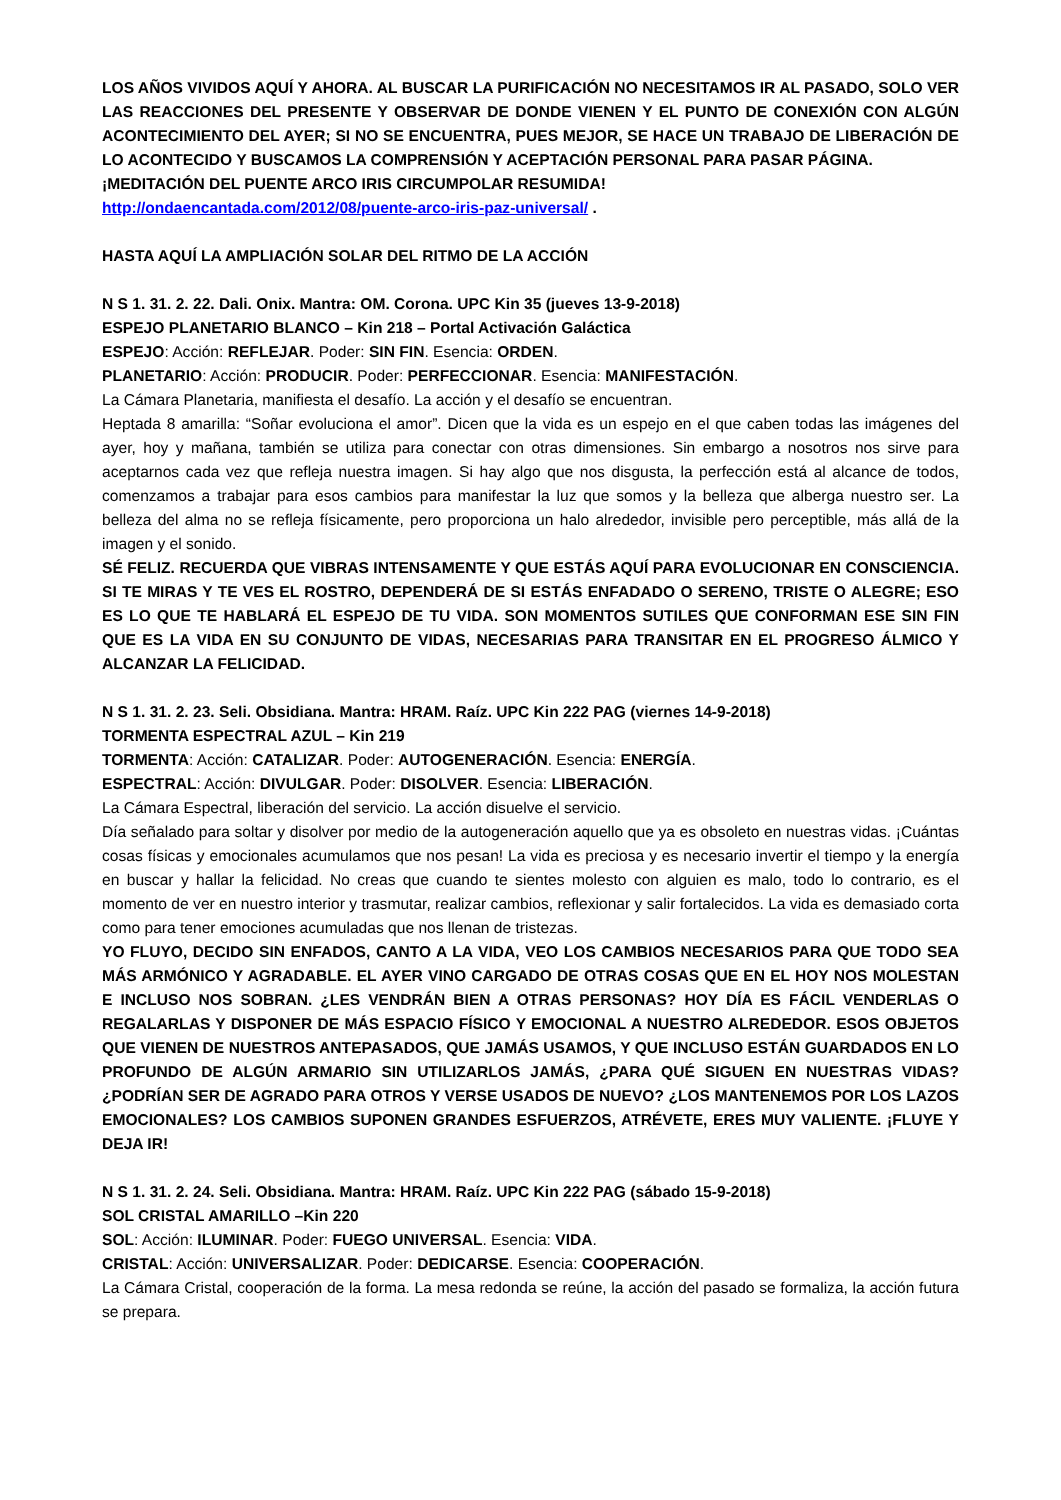LOS AÑOS VIVIDOS AQUÍ Y AHORA. AL BUSCAR LA PURIFICACIÓN NO NECESITAMOS IR AL PASADO, SOLO VER LAS REACCIONES DEL PRESENTE Y OBSERVAR DE DONDE VIENEN Y EL PUNTO DE CONEXIÓN CON ALGÚN ACONTECIMIENTO DEL AYER; SI NO SE ENCUENTRA, PUES MEJOR, SE HACE UN TRABAJO DE LIBERACIÓN DE LO ACONTECIDO Y BUSCAMOS LA COMPRENSIÓN Y ACEPTACIÓN PERSONAL PARA PASAR PÁGINA.
¡MEDITACIÓN DEL PUENTE ARCO IRIS CIRCUMPOLAR RESUMIDA!
http://ondaencantada.com/2012/08/puente-arco-iris-paz-universal/ .
HASTA AQUÍ LA AMPLIACIÓN SOLAR DEL RITMO DE LA ACCIÓN
N S 1. 31. 2. 22. Dali. Onix. Mantra: OM. Corona. UPC Kin 35 (jueves 13-9-2018)
ESPEJO PLANETARIO BLANCO – Kin 218 – Portal Activación Galáctica
ESPEJO: Acción: REFLEJAR. Poder: SIN FIN. Esencia: ORDEN.
PLANETARIO: Acción: PRODUCIR. Poder: PERFECCIONAR. Esencia: MANIFESTACIÓN.
La Cámara Planetaria, manifiesta el desafío. La acción y el desafío se encuentran.
Heptada 8 amarilla: “Soñar evoluciona el amor”. Dicen que la vida es un espejo en el que caben todas las imágenes del ayer, hoy y mañana, también se utiliza para conectar con otras dimensiones. Sin embargo a nosotros nos sirve para aceptarnos cada vez que refleja nuestra imagen. Si hay algo que nos disgusta, la perfección está al alcance de todos, comenzamos a trabajar para esos cambios para manifestar la luz que somos y la belleza que alberga nuestro ser. La belleza del alma no se refleja físicamente, pero proporciona un halo alrededor, invisible pero perceptible, más allá de la imagen y el sonido.
SÉ FELIZ. RECUERDA QUE VIBRAS INTENSAMENTE Y QUE ESTÁS AQUÍ PARA EVOLUCIONAR EN CONSCIENCIA. SI TE MIRAS Y TE VES EL ROSTRO, DEPENDERÁ DE SI ESTÁS ENFADADO O SERENO, TRISTE O ALEGRE; ESO ES LO QUE TE HABLARÁ EL ESPEJO DE TU VIDA. SON MOMENTOS SUTILES QUE CONFORMAN ESE SIN FIN QUE ES LA VIDA EN SU CONJUNTO DE VIDAS, NECESARIAS PARA TRANSITAR EN EL PROGRESO ÁLMICO Y ALCANZAR LA FELICIDAD.
N S 1. 31. 2. 23. Seli. Obsidiana. Mantra: HRAM. Raíz. UPC Kin 222 PAG (viernes 14-9-2018)
TORMENTA ESPECTRAL AZUL – Kin 219
TORMENTA: Acción: CATALIZAR. Poder: AUTOGENERACIÓN. Esencia: ENERGÍA.
ESPECTRAL: Acción: DIVULGAR. Poder: DISOLVER. Esencia: LIBERACIÓN.
La Cámara Espectral, liberación del servicio. La acción disuelve el servicio.
Día señalado para soltar y disolver por medio de la autogeneración aquello que ya es obsoleto en nuestras vidas. ¡Cuántas cosas físicas y emocionales acumulamos que nos pesan! La vida es preciosa y es necesario invertir el tiempo y la energía en buscar y hallar la felicidad. No creas que cuando te sientes molesto con alguien es malo, todo lo contrario, es el momento de ver en nuestro interior y trasmutar, realizar cambios, reflexionar y salir fortalecidos. La vida es demasiado corta como para tener emociones acumuladas que nos llenan de tristezas.
YO FLUYO, DECIDO SIN ENFADOS, CANTO A LA VIDA, VEO LOS CAMBIOS NECESARIOS PARA QUE TODO SEA MÁS ARMÓNICO Y AGRADABLE. EL AYER VINO CARGADO DE OTRAS COSAS QUE EN EL HOY NOS MOLESTAN E INCLUSO NOS SOBRAN. ¿LES VENDRÁN BIEN A OTRAS PERSONAS? HOY DÍA ES FÁCIL VENDERLAS O REGALARLAS Y DISPONER DE MÁS ESPACIO FÍSICO Y EMOCIONAL A NUESTRO ALREDEDOR. ESOS OBJETOS QUE VIENEN DE NUESTROS ANTEPASADOS, QUE JAMÁS USAMOS, Y QUE INCLUSO ESTÁN GUARDADOS EN LO PROFUNDO DE ALGÚN ARMARIO SIN UTILIZARLOS JAMÁS, ¿PARA QUÉ SIGUEN EN NUESTRAS VIDAS? ¿PODRÍAN SER DE AGRADO PARA OTROS Y VERSE USADOS DE NUEVO? ¿LOS MANTENEMOS POR LOS LAZOS EMOCIONALES? LOS CAMBIOS SUPONEN GRANDES ESFUERZOS, ATRÉVETE, ERES MUY VALIENTE. ¡FLUYE Y DEJA IR!
N S 1. 31. 2. 24. Seli. Obsidiana. Mantra: HRAM. Raíz. UPC Kin 222 PAG (sábado 15-9-2018)
SOL CRISTAL AMARILLO –Kin 220
SOL: Acción: ILUMINAR. Poder: FUEGO UNIVERSAL. Esencia: VIDA.
CRISTAL: Acción: UNIVERSALIZAR. Poder: DEDICARSE. Esencia: COOPERACIÓN.
La Cámara Cristal, cooperación de la forma. La mesa redonda se reúne, la acción del pasado se formaliza, la acción futura se prepara.